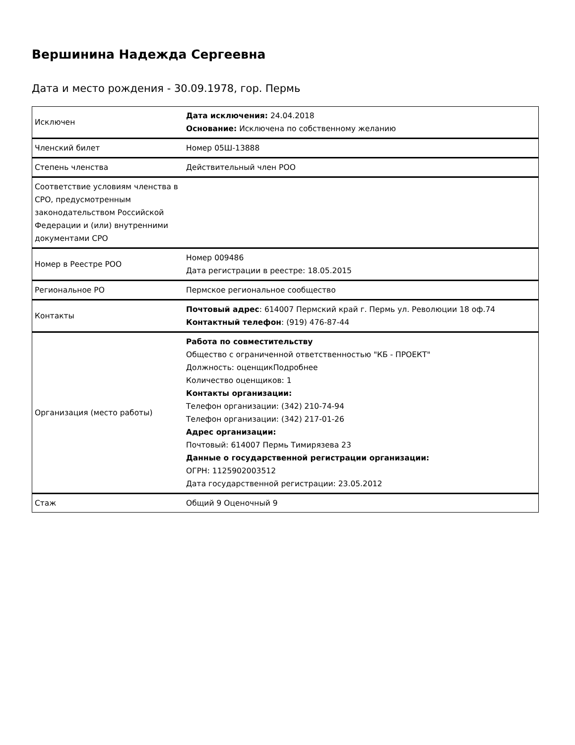Вершинина Надежда Сергеевна
Дата и место рождения - 30.09.1978, гор. Пермь
| Исключен | Дата исключения: 24.04.2018 Основание: Исключена по собственному желанию |
| Членский билет | Номер 05Ш-13888 |
| Степень членства | Действительный член РОО |
| Соответствие условиям членства в СРО, предусмотренным законодательством Российской Федерации и (или) внутренними документами СРО | |
| Номер в Реестре РОО | Номер 009486 Дата регистрации в реестре: 18.05.2015 |
| Региональное РО | Пермское региональное сообщество |
| Контакты | Почтовый адрес : 614007 Пермский край г. Пермь ул. Революции 18 оф.74 Контактный телефон : (919) 476-87-44 |
| Организация (место работы) | Работа по совместительству Общество с ограниченной ответственностью "КБ - ПРОЕКТ" Должность: оценщикПодробнее Количество оценщиков: 1 Контакты организации: Телефон организации: (342) 210-74-94 Телефон организации: (342) 217-01-26 Адрес организации: Почтовый: 614007 Пермь Тимирязева 23 Данные о государственной регистрации организации: ОГРН: 1125902003512 Дата государственной регистрации: 23.05.2012 |
| Стаж | Общий 9 Оценочный 9 |